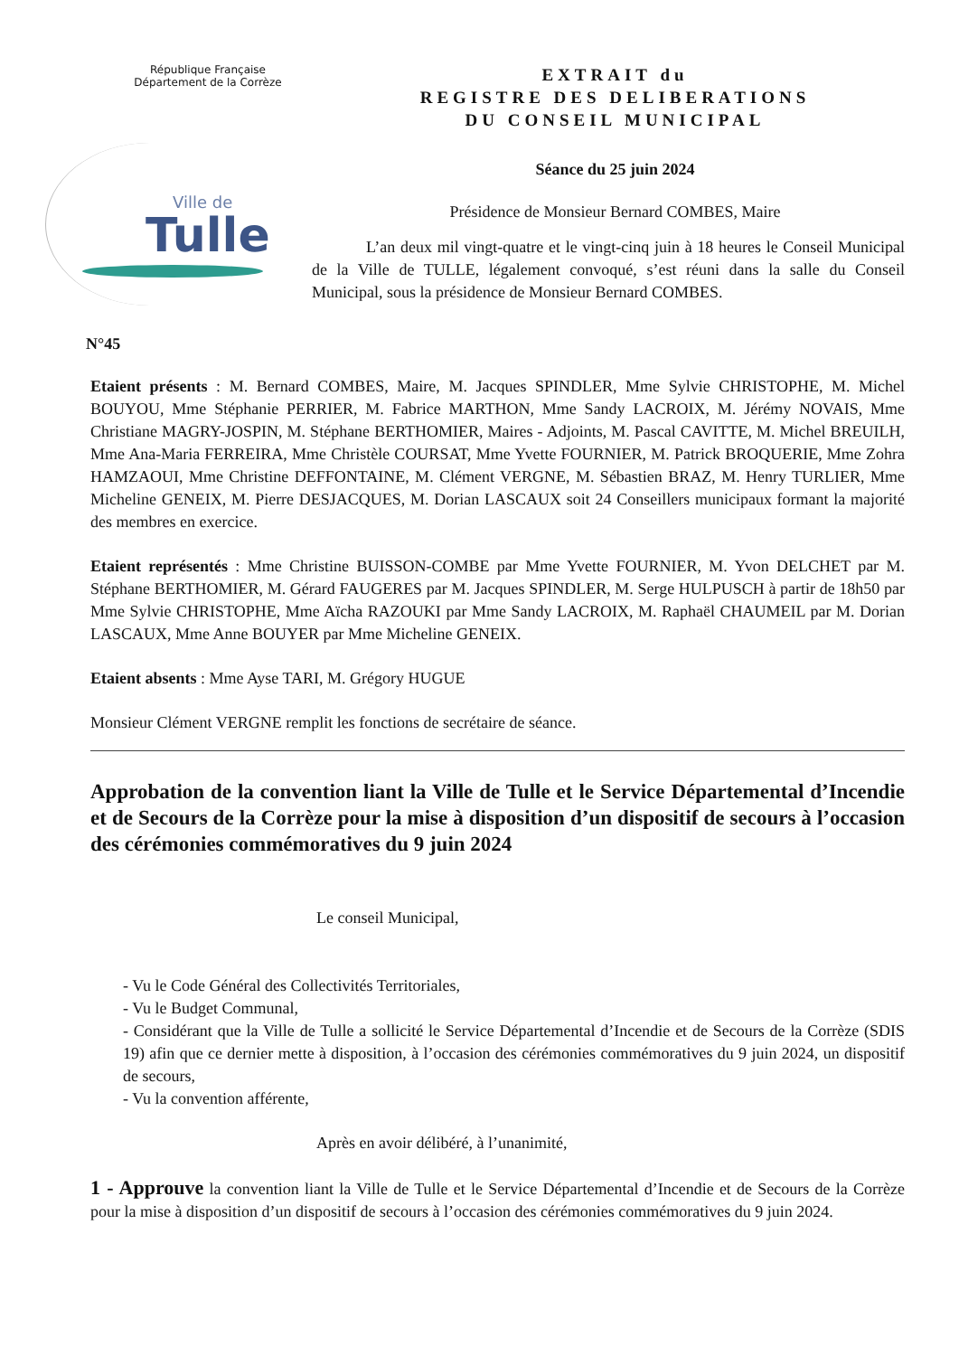République Française
Département de la Corrèze
Ville de
Tulle
EXTRAIT du
REGISTRE DES DELIBERATIONS
DU CONSEIL MUNICIPAL
Séance du 25 juin 2024
Présidence de Monsieur Bernard COMBES, Maire
L’an deux mil vingt-quatre et le vingt-cinq juin à 18 heures le Conseil Municipal de la Ville de TULLE, légalement convoqué, s’est réuni dans la salle du Conseil Municipal, sous la présidence de Monsieur Bernard COMBES.
N°45
Etaient présents : M. Bernard COMBES, Maire, M. Jacques SPINDLER, Mme Sylvie CHRISTOPHE, M. Michel BOUYOU, Mme Stéphanie PERRIER, M. Fabrice MARTHON, Mme Sandy LACROIX, M. Jérémy NOVAIS, Mme Christiane MAGRY-JOSPIN, M. Stéphane BERTHOMIER, Maires - Adjoints, M. Pascal CAVITTE, M. Michel BREUILH, Mme Ana-Maria FERREIRA, Mme Christèle COURSAT, Mme Yvette FOURNIER, M. Patrick BROQUERIE, Mme Zohra HAMZAOUI, Mme Christine DEFFONTAINE, M. Clément VERGNE, M. Sébastien BRAZ, M. Henry TURLIER, Mme Micheline GENEIX, M. Pierre DESJACQUES, M. Dorian LASCAUX soit 24 Conseillers municipaux formant la majorité des membres en exercice.
Etaient représentés : Mme Christine BUISSON-COMBE par Mme Yvette FOURNIER, M. Yvon DELCHET par M. Stéphane BERTHOMIER, M. Gérard FAUGERES par M. Jacques SPINDLER, M. Serge HULPUSCH à partir de 18h50 par Mme Sylvie CHRISTOPHE, Mme Aïcha RAZOUKI par Mme Sandy LACROIX, M. Raphaël CHAUMEIL par M. Dorian LASCAUX, Mme Anne BOUYER par Mme Micheline GENEIX.
Etaient absents : Mme Ayse TARI, M. Grégory HUGUE
Monsieur Clément VERGNE remplit les fonctions de secrétaire de séance.
Approbation de la convention liant la Ville de Tulle et le Service Départemental d’Incendie et de Secours de la Corrèze pour la mise à disposition d’un dispositif de secours à l’occasion des cérémonies commémoratives du 9 juin 2024
Le conseil Municipal,
- Vu le Code Général des Collectivités Territoriales,
- Vu le Budget Communal,
- Considérant que la Ville de Tulle a sollicité le Service Départemental d’Incendie et de Secours de la Corrèze (SDIS 19) afin que ce dernier mette à disposition, à l’occasion des cérémonies commémoratives du 9 juin 2024, un dispositif de secours,
- Vu la convention afférente,
Après en avoir délibéré, à l’unanimité,
1 - Approuve la convention liant la Ville de Tulle et le Service Départemental d’Incendie et de Secours de la Corrèze pour la mise à disposition d’un dispositif de secours à l’occasion des cérémonies commémoratives du 9 juin 2024.